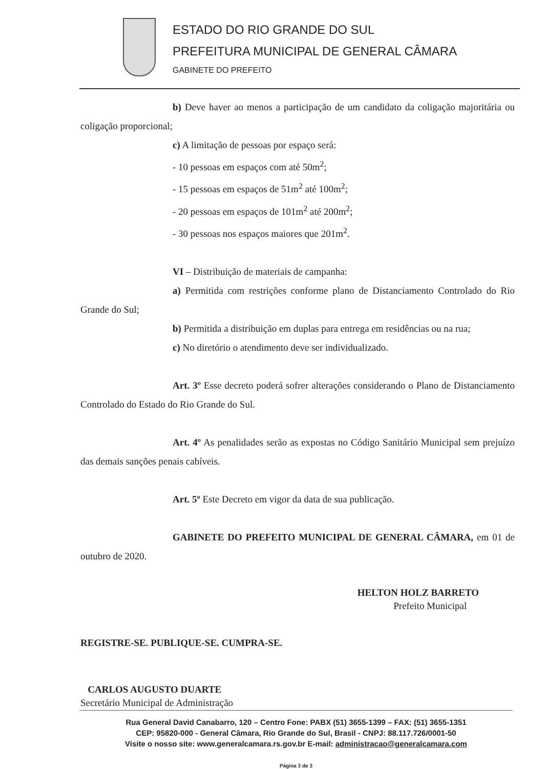ESTADO DO RIO GRANDE DO SUL
PREFEITURA MUNICIPAL DE GENERAL CÂMARA
GABINETE DO PREFEITO
b) Deve haver ao menos a participação de um candidato da coligação majoritária ou coligação proporcional;
c) A limitação de pessoas por espaço será:
- 10 pessoas em espaços com até 50m<sup>2</sup>;
- 15 pessoas em espaços de 51m<sup>2</sup> até 100m<sup>2</sup>;
- 20 pessoas em espaços de 101m<sup>2</sup> até 200m<sup>2</sup>;
- 30 pessoas nos espaços maiores que 201m<sup>2</sup>.
VI – Distribuição de materiais de campanha:
a) Permitida com restrições conforme plano de Distanciamento Controlado do Rio Grande do Sul;
b) Permitida a distribuição em duplas para entrega em residências ou na rua;
c) No diretório o atendimento deve ser individualizado.
Art. 3º Esse decreto poderá sofrer alterações considerando o Plano de Distanciamento Controlado do Estado do Rio Grande do Sul.
Art. 4º As penalidades serão as expostas no Código Sanitário Municipal sem prejuízo das demais sanções penais cabíveis.
Art. 5º Este Decreto em vigor da data de sua publicação.
GABINETE DO PREFEITO MUNICIPAL DE GENERAL CÂMARA, em 01 de outubro de 2020.
HELTON HOLZ BARRETO
Prefeito Municipal
REGISTRE-SE. PUBLIQUE-SE. CUMPRA-SE.
CARLOS AUGUSTO DUARTE
Secretário Municipal de Administração
Rua General David Canabarro, 120 – Centro Fone: PABX (51) 3655-1399 – FAX: (51) 3655-1351
CEP: 95820-000 - General Câmara, Rio Grande do Sul, Brasil - CNPJ: 88.117.726/0001-50
Visite o nosso site: www.generalcamara.rs.gov.br E-mail: administracao@generalcamara.com
Página 3 de 3